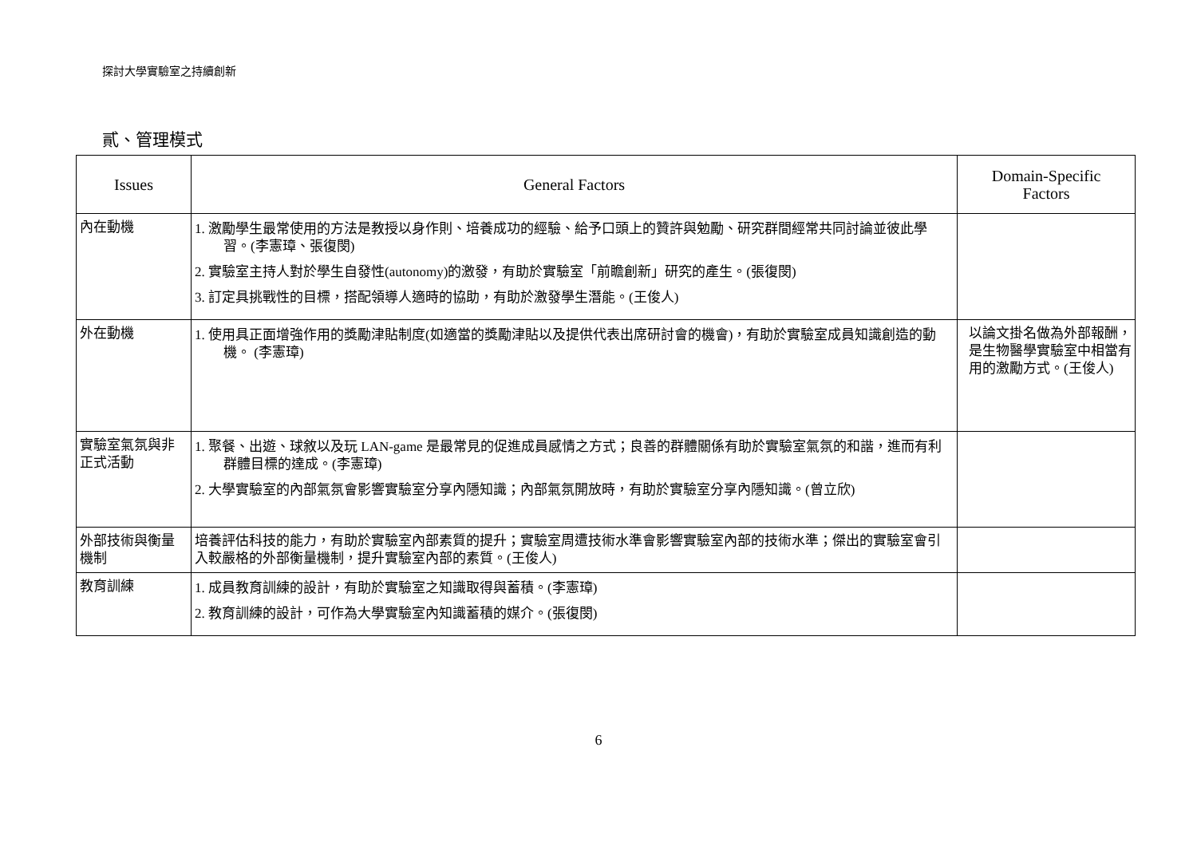探討大學實驗室之持續創新
貳、管理模式
| Issues | General Factors | Domain-Specific Factors |
| --- | --- | --- |
| 內在動機 | 1. 激勵學生最常使用的方法是教授以身作則、培養成功的經驗、給予口頭上的贊許與勉勵、研究群間經常共同討論並彼此學習。(李憲璋、張復閔) 2. 實驗室主持人對於學生自發性(autonomy)的激發，有助於實驗室「前瞻創新」研究的產生。(張復閔) 3. 訂定具挑戰性的目標，搭配領導人適時的協助，有助於激發學生潛能。(王俊人) | |
| 外在動機 | 1. 使用具正面增強作用的獎勵津貼制度(如適當的獎勵津貼以及提供代表出席研討會的機會)，有助於實驗室成員知識創造的動機。 (李憲璋) | 以論文掛名做為外部報酬，是生物醫學實驗室中相當有用的激勵方式。(王俊人) |
| 實驗室氣氛與非正式活動 | 1. 聚餐、出遊、球敘以及玩 LAN-game 是最常見的促進成員感情之方式；良善的群體關係有助於實驗室氣氛的和諧，進而有利群體目標的達成。(李憲璋) 2. 大學實驗室的內部氣氛會影響實驗室分享內隱知識；內部氣氛開放時，有助於實驗室分享內隱知識。(曾立欣) | |
| 外部技術與衡量機制 | 培養評估科技的能力，有助於實驗室內部素質的提升；實驗室周遭技術水準會影響實驗室內部的技術水準；傑出的實驗室會引入較嚴格的外部衡量機制，提升實驗室內部的素質。(王俊人) | |
| 教育訓練 | 1. 成員教育訓練的設計，有助於實驗室之知識取得與蓄積。(李憲璋) 2. 教育訓練的設計，可作為大學實驗室內知識蓄積的媒介。(張復閔) | |
6